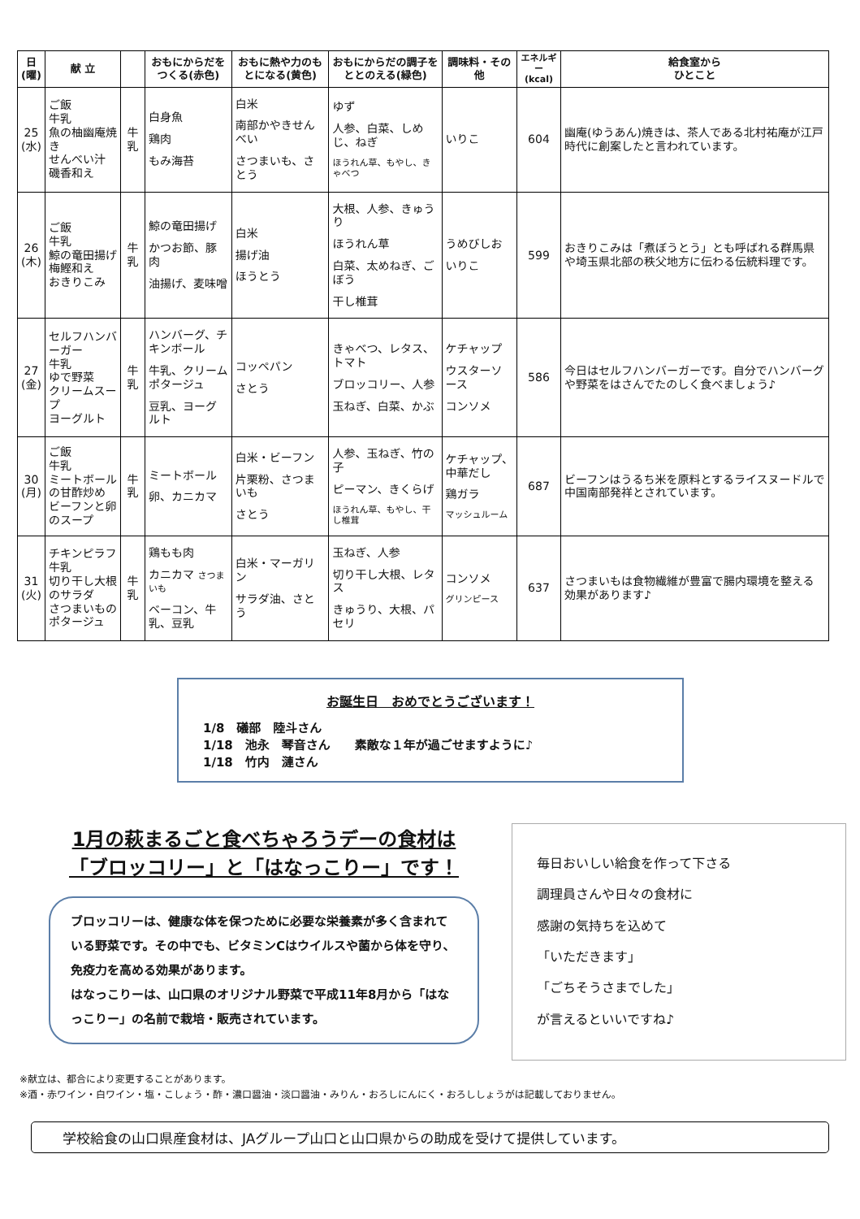| 日 (曜) | 献 立 | | おもにからだをつくる(赤色) | おもに熱や力のもとになる(黄色) | おもにからだの調子をととのえる(緑色) | 調味料・その他 | エネルギー (kcal) | 給食室から ひとこと |
| --- | --- | --- | --- | --- | --- | --- | --- | --- |
| 25 (水) | ご飯 牛乳 魚の柚幽庵焼き せんべい汁 磯香和え | 牛乳 | 白身魚 鶏肉 もみ海苔 | 白米 南部かやきせんべい さつまいも、さとう | ゆず 人参、白菜、しめじ、ねぎ ほうれん草、もやし、きゃべつ | いりこ | 604 | 幽庵(ゆうあん)焼きは、茶人である北村祐庵が江戸時代に創案したと言われています。 |
| 26 (木) | ご飯 牛乳 鯨の竜田揚げ 梅鰹和え おきりこみ | 牛乳 | 鯨の竜田揚げ かつお節、豚肉 油揚げ、麦味噌 | 白米 揚げ油 ほうとう | 大根、人参、きゅうり ほうれん草 白菜、太めねぎ、ごぼう 干し椎茸 | うめびしお いりこ | 599 | おきりこみは「煮ぼうとう」とも呼ばれる群馬県や埼玉県北部の秩父地方に伝わる伝統料理です。 |
| 27 (金) | セルフハンバーガー 牛乳 ゆで野菜 クリームスープ ヨーグルト | 牛乳 | ハンバーグ、チキンボール 牛乳、クリームポタージュ 豆乳、ヨーグルト | コッペパン さとう | きゃべつ、レタス、トマト ブロッコリー、人参 玉ねぎ、白菜、かぶ | ケチャップ ウスターソース コンソメ | 586 | 今日はセルフハンバーガーです。自分でハンバーグや野菜をはさんでたのしく食べましょう♪ |
| 30 (月) | ご飯 牛乳 ミートボールの甘酢炒め ビーフンと卵のスープ | 牛乳 | ミートボール 卵、カニカマ | 白米・ビーフン 片栗粉、さつまいも さとう | 人参、玉ねぎ、竹の子 ピーマン、きくらげ ほうれん草、もやし、干し椎茸 | ケチャップ、中華だし 鶏ガラ マッシュルーム | 687 | ビーフンはうるち米を原料とするライスヌードルで中国南部発祥とされています。 |
| 31 (火) | チキンピラフ 牛乳 切り干し大根のサラダ さつまいものポタージュ | 牛乳 | 鶏もも肉 カニカマ さつまいも ベーコン、牛乳、豆乳 | 白米・マーガリン サラダ油、さとう | 玉ねぎ、人参 切り干し大根、レタス きゅうり、大根、パセリ | コンソメ グリンピース | 637 | さつまいもは食物繊維が豊富で腸内環境を整える効果があります♪ |
お誕生日　おめでとうございます！
1/8　礒部　陸斗さん
1/18　池永　琴音さん　　素敵な１年が過ごせますように♪
1/18　竹内　漣さん
1月の萩まるごと食べちゃろうデーの食材は
「ブロッコリー」と「はなっこりー」です！
ブロッコリーは、健康な体を保つために必要な栄養素が多く含まれている野菜です。その中でも、ビタミンCはウイルスや菌から体を守り、免疫力を高める効果があります。
はなっこりーは、山口県のオリジナル野菜で平成11年8月から「はなっこりー」の名前で栽培・販売されています。
毎日おいしい給食を作って下さる
調理員さんや日々の食材に
感謝の気持ちを込めて
「いただきます」
「ごちそうさまでした」
が言えるといいですね♪
※献立は、都合により変更することがあります。
※酒・赤ワイン・白ワイン・塩・こしょう・酢・濃口醤油・淡口醤油・みりん・おろしにんにく・おろししょうがは記載しておりません。
学校給食の山口県産食材は、JAグループ山口と山口県からの助成を受けて提供しています。